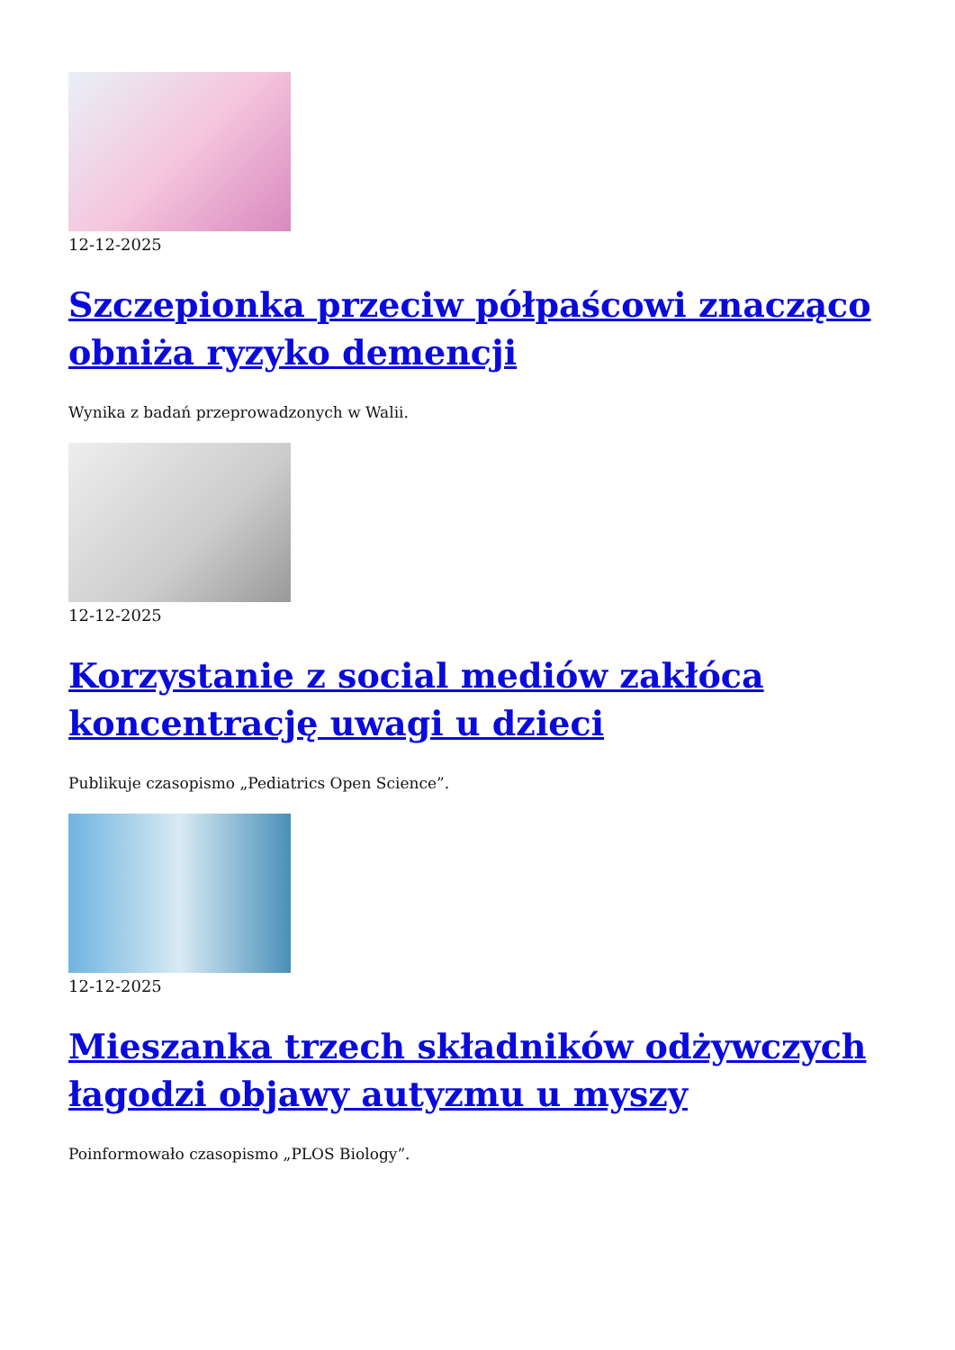12-12-2025
Szczepionka przeciw półpaścowi znacząco obniża ryzyko demencji
Wynika z badań przeprowadzonych w Walii.
12-12-2025
Korzystanie z social mediów zakłóca koncentrację uwagi u dzieci
Publikuje czasopismo „Pediatrics Open Science”.
12-12-2025
Mieszanka trzech składników odżywczych łagodzi objawy autyzmu u myszy
Poinformowało czasopismo „PLOS Biology”.